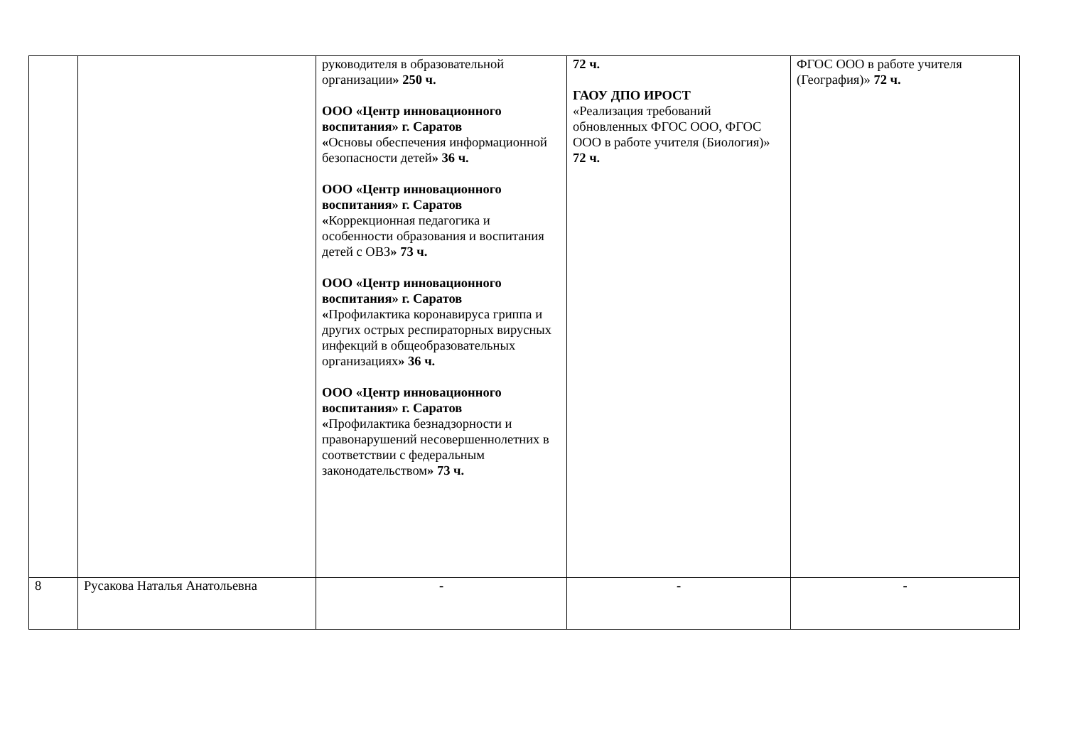| | | руководителя в образовательной организации » 250 ч. ООО «Центр инновационного воспитания» г. Саратов « Основы обеспечения информационной безопасности детей » 36 ч. ООО «Центр инновационного воспитания» г. Саратов « Коррекционная педагогика и особенности образования и воспитания детей с ОВЗ » 73 ч. ООО «Центр инновационного воспитания» г. Саратов « Профилактика коронавируса гриппа и других острых респираторных вирусных инфекций в общеобразовательных организациях » 36 ч. ООО «Центр инновационного воспитания» г. Саратов « Профилактика безнадзорности и правонарушений несовершеннолетних в соответствии с федеральным законодательством » 73 ч. | 72 ч. ГАОУ ДПО ИРОСТ «Реализация требований обновленных ФГОС ООО, ФГОС ООО в работе учителя (Биология)» 72 ч. | ФГОС ООО в работе учителя (География)» 72 ч. |
| 8 | Русакова Наталья Анатольевна | - | - | - |